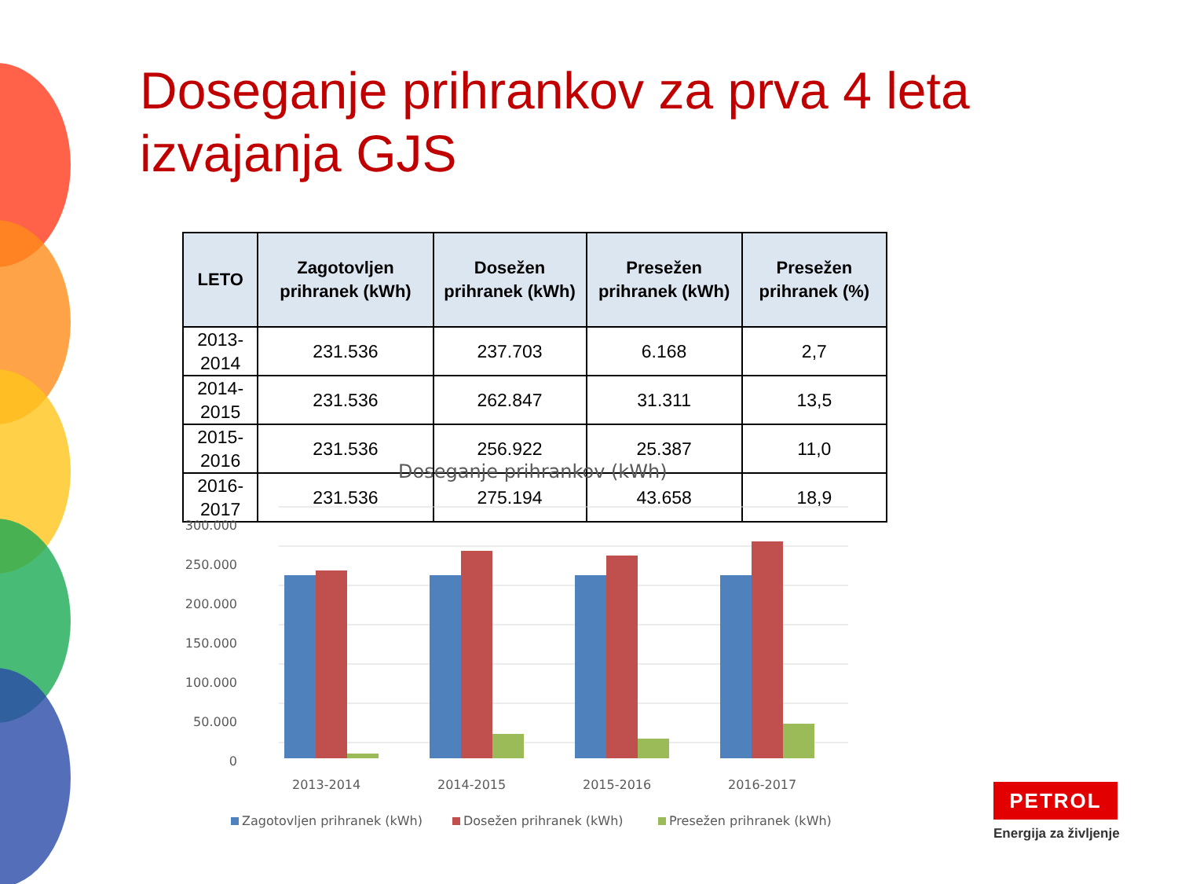Doseganje prihrankov za prva 4 leta izvajanja GJS
| LETO | Zagotovljen prihranek (kWh) | Dosežen prihranek (kWh) | Presežen prihranek (kWh) | Presežen prihranek (%) |
| --- | --- | --- | --- | --- |
| 2013-2014 | 231.536 | 237.703 | 6.168 | 2,7 |
| 2014-2015 | 231.536 | 262.847 | 31.311 | 13,5 |
| 2015-2016 | 231.536 | 256.922 | 25.387 | 11,0 |
| 2016-2017 | 231.536 | 275.194 | 43.658 | 18,9 |
Doseganje prihrankov (kWh)
300.000
250.000
200.000
150.000
100.000
50.000
0
2013-2014
2014-2015
2015-2016
2016-2017
Zagotovljen prihranek (kWh)
Dosežen prihranek (kWh)
Presežen prihranek (kWh)
PETROL
Energija za življenje